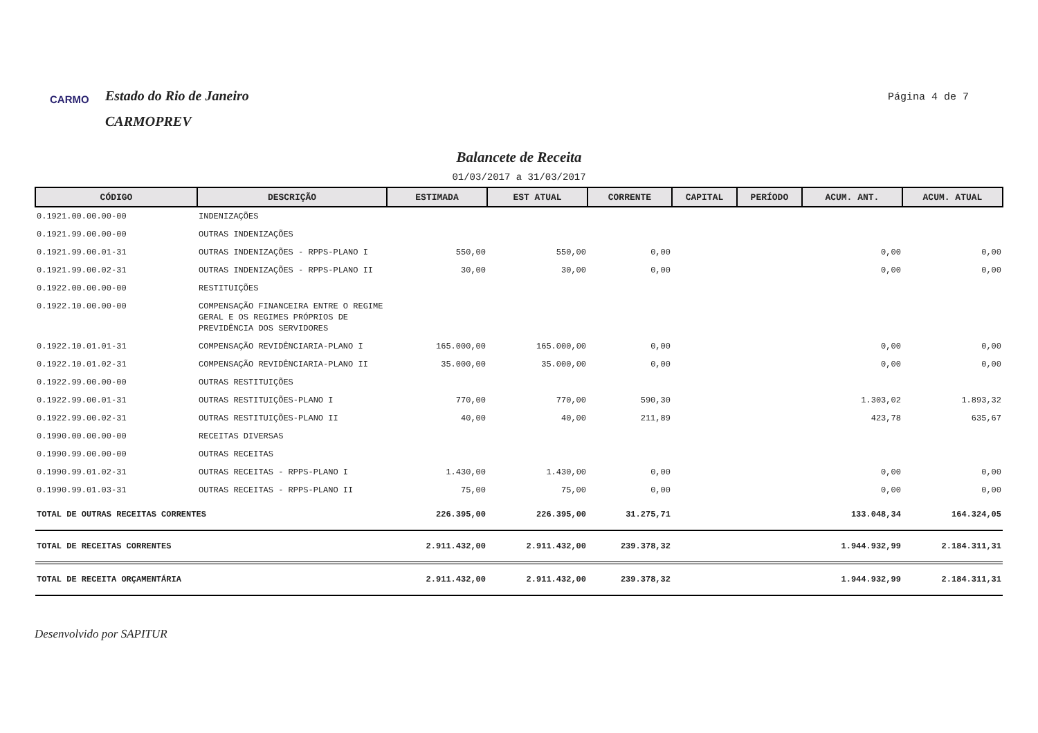CARMO
Estado do Rio de Janeiro
CARMOPREV
Página 4 de 7
Balancete de Receita
01/03/2017 a 31/03/2017
| CÓDIGO | DESCRIÇÃO | ESTIMADA | EST ATUAL | CORRENTE | CAPITAL | PERÍODO | ACUM. ANT. | ACUM. ATUAL |
| --- | --- | --- | --- | --- | --- | --- | --- | --- |
| 0.1921.00.00.00-00 | INDENIZAÇÕES | | | | | | | |
| 0.1921.99.00.00-00 | OUTRAS INDENIZAÇÕES | | | | | | | |
| 0.1921.99.00.01-31 | OUTRAS INDENIZAÇÕES - RPPS-PLANO I | 550,00 | 550,00 | 0,00 | | | 0,00 | 0,00 |
| 0.1921.99.00.02-31 | OUTRAS INDENIZAÇÕES - RPPS-PLANO II | 30,00 | 30,00 | 0,00 | | | 0,00 | 0,00 |
| 0.1922.00.00.00-00 | RESTITUIÇÕES | | | | | | | |
| 0.1922.10.00.00-00 | COMPENSAÇÃO FINANCEIRA ENTRE O REGIME GERAL E OS REGIMES PRÓPRIOS DE PREVIDÊNCIA DOS SERVIDORES | | | | | | | |
| 0.1922.10.01.01-31 | COMPENSAÇÃO REVIDÊNCIARIA-PLANO I | 165.000,00 | 165.000,00 | 0,00 | | | 0,00 | 0,00 |
| 0.1922.10.01.02-31 | COMPENSAÇÃO REVIDÊNCIARIA-PLANO II | 35.000,00 | 35.000,00 | 0,00 | | | 0,00 | 0,00 |
| 0.1922.99.00.00-00 | OUTRAS RESTITUIÇÕES | | | | | | | |
| 0.1922.99.00.01-31 | OUTRAS RESTITUIÇÕES-PLANO I | 770,00 | 770,00 | 590,30 | | | 1.303,02 | 1.893,32 |
| 0.1922.99.00.02-31 | OUTRAS RESTITUIÇÕES-PLANO II | 40,00 | 40,00 | 211,89 | | | 423,78 | 635,67 |
| 0.1990.00.00.00-00 | RECEITAS DIVERSAS | | | | | | | |
| 0.1990.99.00.00-00 | OUTRAS RECEITAS | | | | | | | |
| 0.1990.99.01.02-31 | OUTRAS RECEITAS - RPPS-PLANO I | 1.430,00 | 1.430,00 | 0,00 | | | 0,00 | 0,00 |
| 0.1990.99.01.03-31 | OUTRAS RECEITAS - RPPS-PLANO II | 75,00 | 75,00 | 0,00 | | | 0,00 | 0,00 |
| TOTAL DE OUTRAS RECEITAS CORRENTES | | 226.395,00 | 226.395,00 | 31.275,71 | | | 133.048,34 | 164.324,05 |
| TOTAL DE RECEITAS CORRENTES | | 2.911.432,00 | 2.911.432,00 | 239.378,32 | | | 1.944.932,99 | 2.184.311,31 |
| TOTAL DE RECEITA ORÇAMENTÁRIA | | 2.911.432,00 | 2.911.432,00 | 239.378,32 | | | 1.944.932,99 | 2.184.311,31 |
Desenvolvido por SAPITUR